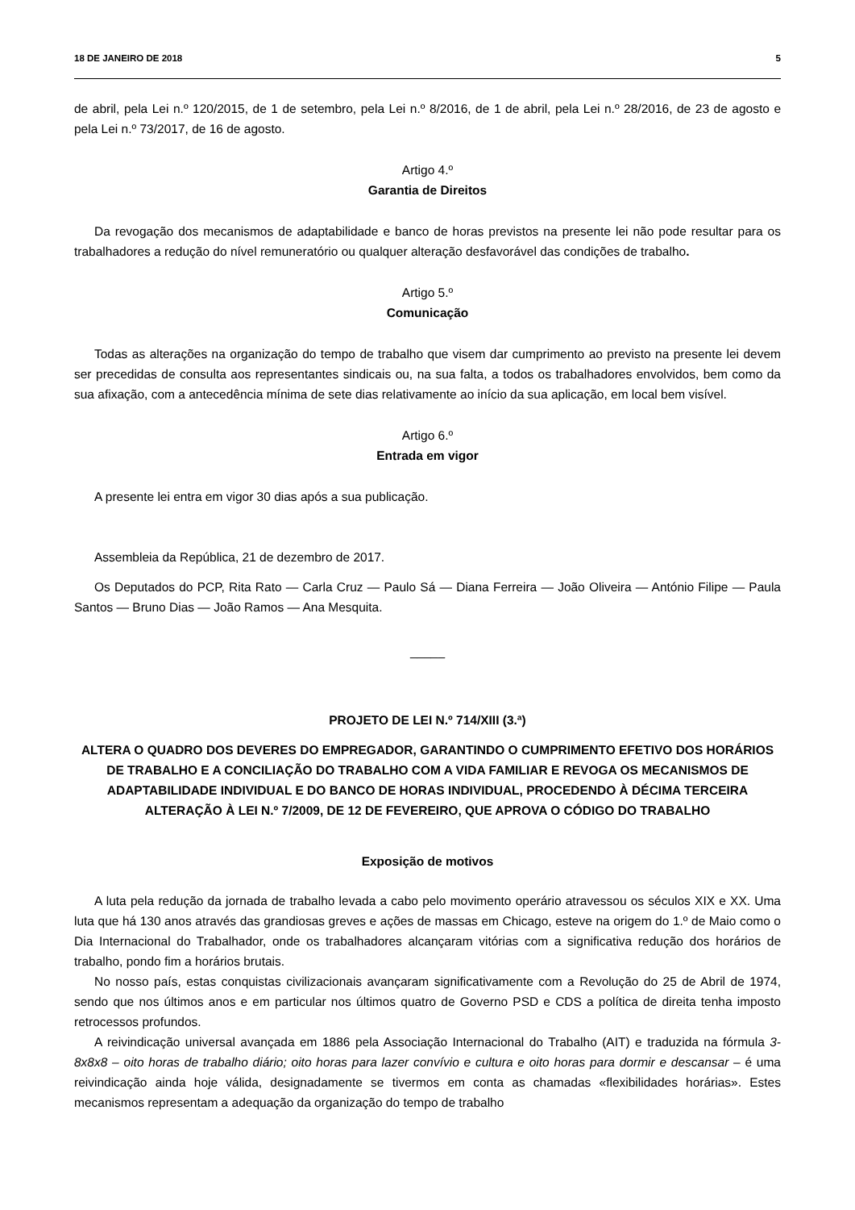18 DE JANEIRO DE 2018 5
de abril, pela Lei n.º 120/2015, de 1 de setembro, pela Lei n.º 8/2016, de 1 de abril, pela Lei n.º 28/2016, de 23 de agosto e pela Lei n.º 73/2017, de 16 de agosto.
Artigo 4.º
Garantia de Direitos
Da revogação dos mecanismos de adaptabilidade e banco de horas previstos na presente lei não pode resultar para os trabalhadores a redução do nível remuneratório ou qualquer alteração desfavorável das condições de trabalho.
Artigo 5.º
Comunicação
Todas as alterações na organização do tempo de trabalho que visem dar cumprimento ao previsto na presente lei devem ser precedidas de consulta aos representantes sindicais ou, na sua falta, a todos os trabalhadores envolvidos, bem como da sua afixação, com a antecedência mínima de sete dias relativamente ao início da sua aplicação, em local bem visível.
Artigo 6.º
Entrada em vigor
A presente lei entra em vigor 30 dias após a sua publicação.
Assembleia da República, 21 de dezembro de 2017.
Os Deputados do PCP, Rita Rato — Carla Cruz — Paulo Sá — Diana Ferreira — João Oliveira — António Filipe — Paula Santos — Bruno Dias — João Ramos — Ana Mesquita.
_____
PROJETO DE LEI N.º 714/XIII (3.ª)
ALTERA O QUADRO DOS DEVERES DO EMPREGADOR, GARANTINDO O CUMPRIMENTO EFETIVO DOS HORÁRIOS DE TRABALHO E A CONCILIAÇÃO DO TRABALHO COM A VIDA FAMILIAR E REVOGA OS MECANISMOS DE ADAPTABILIDADE INDIVIDUAL E DO BANCO DE HORAS INDIVIDUAL, PROCEDENDO À DÉCIMA TERCEIRA ALTERAÇÃO À LEI N.º 7/2009, DE 12 DE FEVEREIRO, QUE APROVA O CÓDIGO DO TRABALHO
Exposição de motivos
A luta pela redução da jornada de trabalho levada a cabo pelo movimento operário atravessou os séculos XIX e XX. Uma luta que há 130 anos através das grandiosas greves e ações de massas em Chicago, esteve na origem do 1.º de Maio como o Dia Internacional do Trabalhador, onde os trabalhadores alcançaram vitórias com a significativa redução dos horários de trabalho, pondo fim a horários brutais.
No nosso país, estas conquistas civilizacionais avançaram significativamente com a Revolução do 25 de Abril de 1974, sendo que nos últimos anos e em particular nos últimos quatro de Governo PSD e CDS a política de direita tenha imposto retrocessos profundos.
A reivindicação universal avançada em 1886 pela Associação Internacional do Trabalho (AIT) e traduzida na fórmula 3-8x8x8 – oito horas de trabalho diário; oito horas para lazer convívio e cultura e oito horas para dormir e descansar – é uma reivindicação ainda hoje válida, designadamente se tivermos em conta as chamadas «flexibilidades horárias». Estes mecanismos representam a adequação da organização do tempo de trabalho